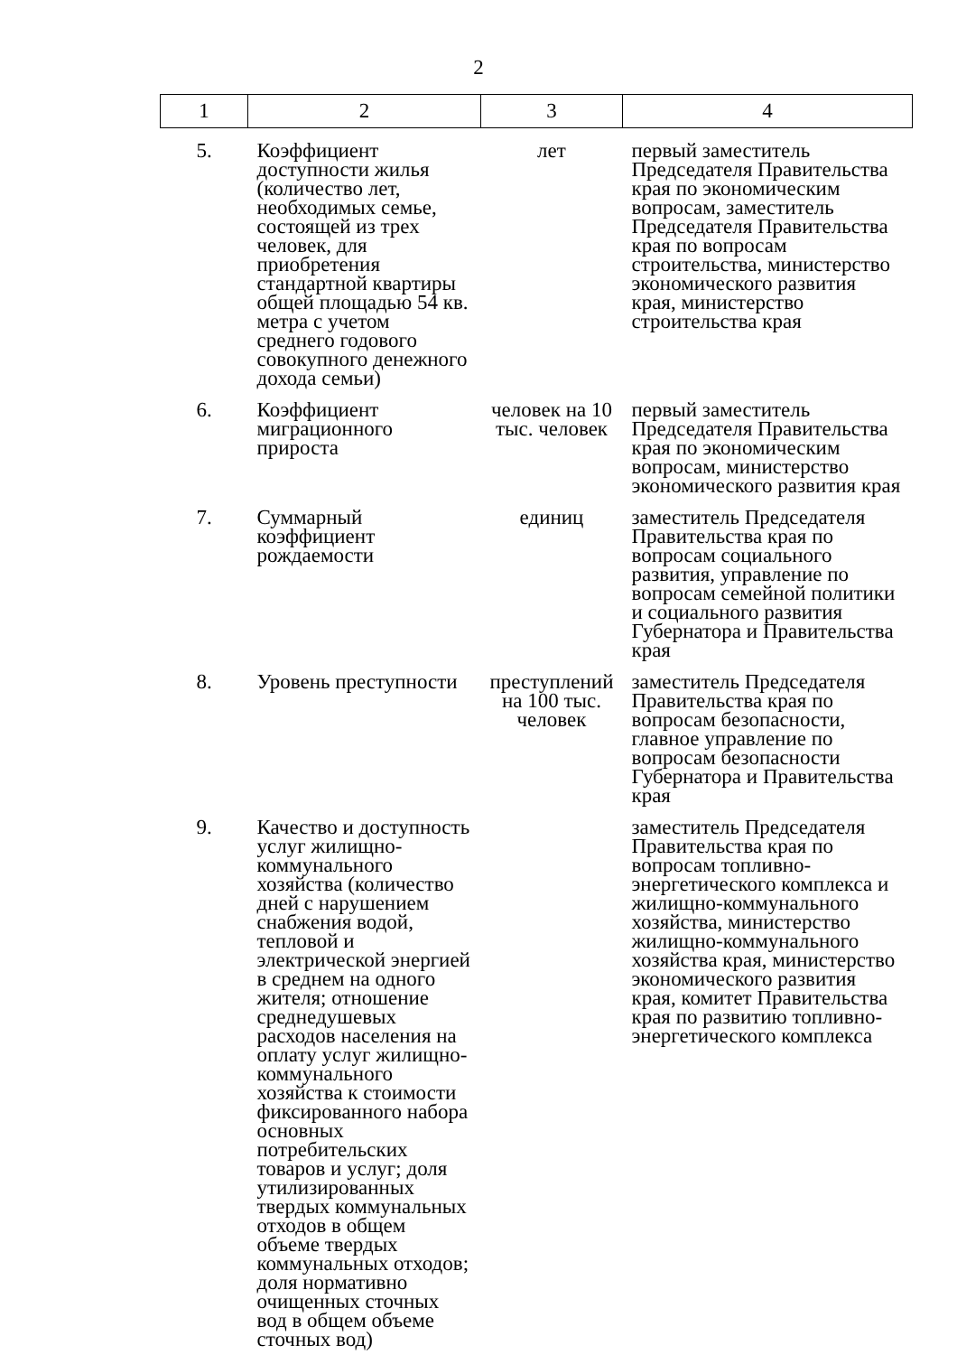2
| 1 | 2 | 3 | 4 |
| 5. | Коэффициент доступности жилья (количество лет, необходимых семье, состоящей из трех человек, для приобретения стандартной квартиры общей площадью 54 кв. метра с учетом среднего годового совокупного денежного дохода семьи) | лет | первый заместитель Председателя Правительства края по экономическим вопросам, заместитель Председателя Правительства края по вопросам строительства, министерство экономического развития края, министерство строительства края |
| 6. | Коэффициент миграционного прироста | человек на 10 тыс. человек | первый заместитель Председателя Правительства края по экономическим вопросам, министерство экономического развития края |
| 7. | Суммарный коэффициент рождаемости | единиц | заместитель Председателя Правительства края по вопросам социального развития, управление по вопросам семейной политики и социального развития Губернатора и Правительства края |
| 8. | Уровень преступности | преступлений на 100 тыс. человек | заместитель Председателя Правительства края по вопросам безопасности, главное управление по вопросам безопасности Губернатора и Правительства края |
| 9. | Качество и доступность услуг жилищно-коммунального хозяйства (количество дней с нарушением снабжения водой, тепловой и электрической энергией в среднем на одного жителя; отношение среднедушевых расходов населения на оплату услуг жилищно-коммунального хозяйства к стоимости фиксированного набора основных потребительских товаров и услуг; доля утилизированных твердых коммунальных отходов в общем объеме твердых коммунальных отходов; доля нормативно очищенных сточных вод в общем объеме сточных вод) | | заместитель Председателя Правительства края по вопросам топливно-энергетического комплекса и жилищно-коммунального хозяйства, министерство жилищно-коммунального хозяйства края, министерство экономического развития края, комитет Правительства края по развитию топливно-энергетического комплекса |